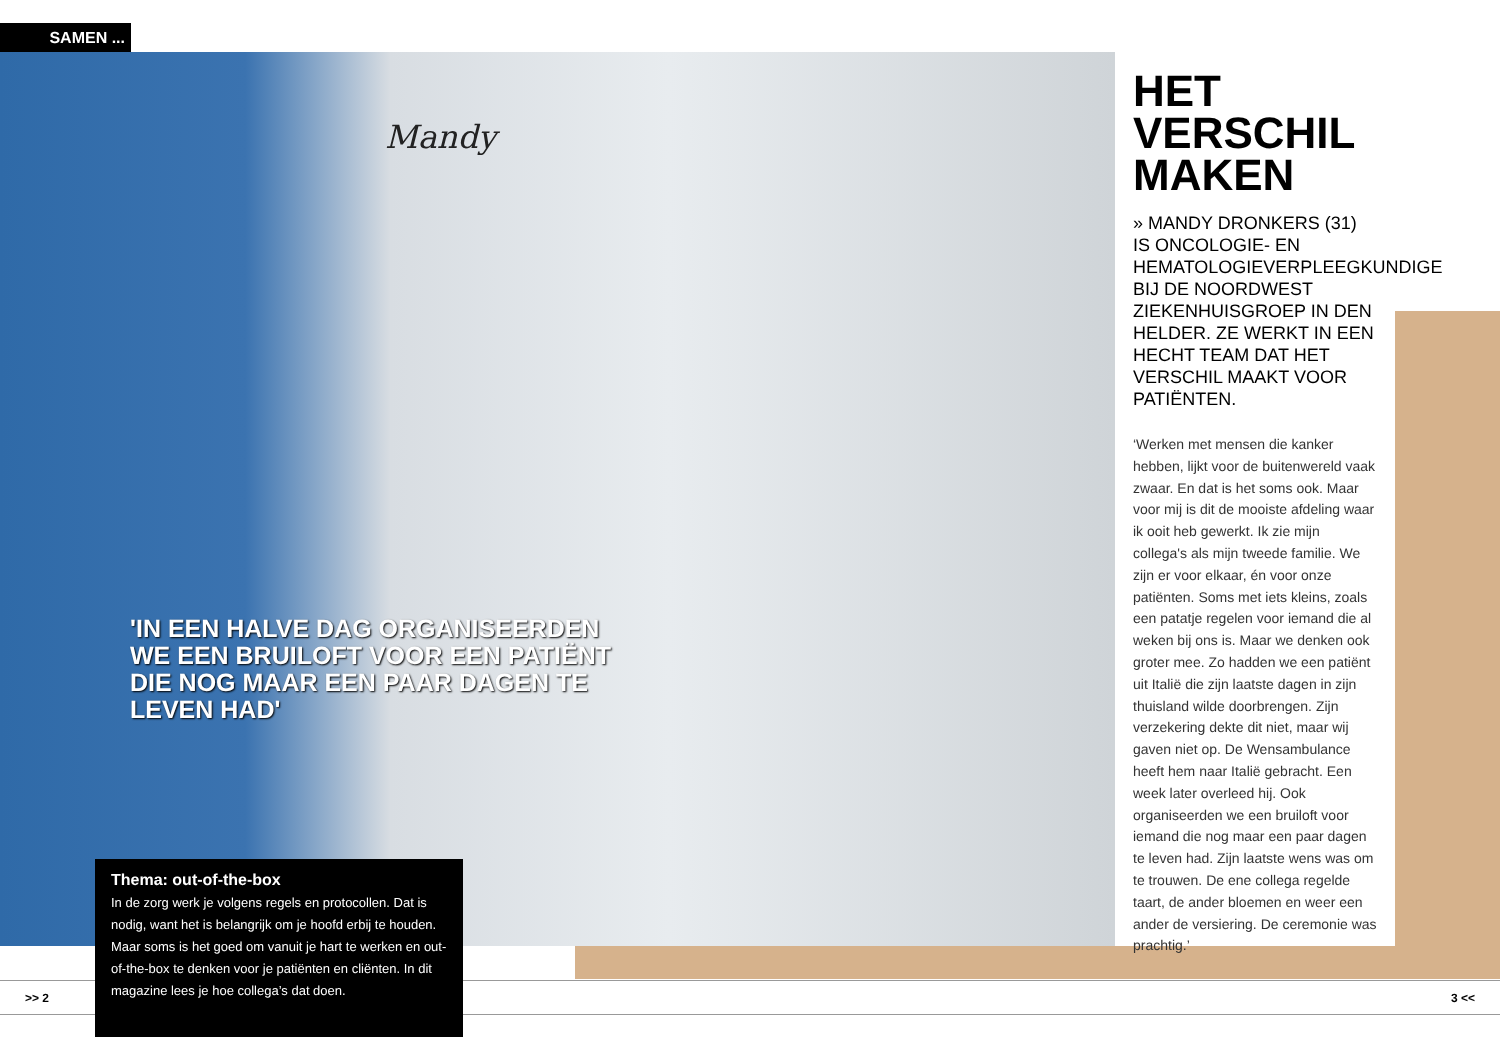SAMEN ...
Mandy
'IN EEN HALVE DAG ORGANISEERDEN WE EEN BRUILOFT VOOR EEN PATIËNT DIE NOG MAAR EEN PAAR DAGEN TE LEVEN HAD'
HET VERSCHIL MAKEN
» MANDY DRONKERS (31) IS ONCOLOGIE- EN HEMATOLOGIEVERPLEEGKUNDIGE BIJ DE NOORDWEST ZIEKENHUISGROEP IN DEN HELDER. ZE WERKT IN EEN HECHT TEAM DAT HET VERSCHIL MAAKT VOOR PATIËNTEN.
‘Werken met mensen die kanker hebben, lijkt voor de buitenwereld vaak zwaar. En dat is het soms ook. Maar voor mij is dit de mooiste afdeling waar ik ooit heb gewerkt. Ik zie mijn collega's als mijn tweede familie. We zijn er voor elkaar, én voor onze patiënten. Soms met iets kleins, zoals een patatje regelen voor iemand die al weken bij ons is. Maar we denken ook groter mee. Zo hadden we een patiënt uit Italië die zijn laatste dagen in zijn thuisland wilde doorbrengen. Zijn verzekering dekte dit niet, maar wij gaven niet op. De Wensambulance heeft hem naar Italië gebracht. Een week later overleed hij. Ook organiseerden we een bruiloft voor iemand die nog maar een paar dagen te leven had. Zijn laatste wens was om te trouwen. De ene collega regelde taart, de ander bloemen en weer een ander de versiering. De ceremonie was prachtig.’
>> 2 3 <<
Thema: out-of-the-box
In de zorg werk je volgens regels en protocollen. Dat is nodig, want het is belangrijk om je hoofd erbij te houden. Maar soms is het goed om vanuit je hart te werken en out-of-the-box te denken voor je patiënten en cliënten. In dit magazine lees je hoe collega’s dat doen.